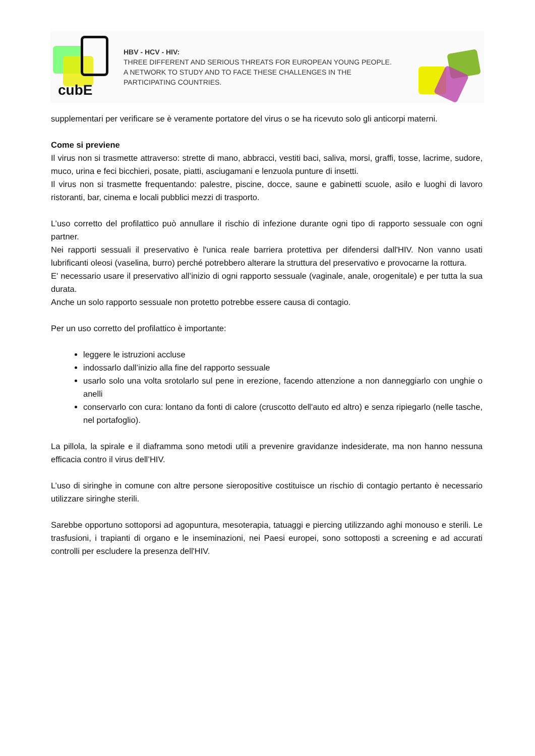cubE
HBV - HCV - HIV:
THREE DIFFERENT AND SERIOUS THREATS FOR EUROPEAN YOUNG PEOPLE.
A NETWORK TO STUDY AND TO FACE THESE CHALLENGES IN THE
PARTICIPATING COUNTRIES.
supplementari per verificare se è veramente portatore del virus o se ha ricevuto solo gli anticorpi materni.
Come si previene
Il virus non si trasmette attraverso: strette di mano, abbracci, vestiti baci, saliva, morsi, graffi, tosse, lacrime, sudore, muco, urina e feci bicchieri, posate, piatti, asciugamani e lenzuola punture di insetti.
Il virus non si trasmette frequentando: palestre, piscine, docce, saune e gabinetti scuole, asilo e luoghi di lavoro ristoranti, bar, cinema e locali pubblici mezzi di trasporto.
L’uso corretto del profilattico può annullare il rischio di infezione durante ogni tipo di rapporto sessuale con ogni partner.
Nei rapporti sessuali il preservativo è l'unica reale barriera protettiva per difendersi dall'HIV. Non vanno usati lubrificanti oleosi (vaselina, burro) perché potrebbero alterare la struttura del preservativo e provocarne la rottura.
E' necessario usare il preservativo all’inizio di ogni rapporto sessuale (vaginale, anale, orogenitale) e per tutta la sua durata.
Anche un solo rapporto sessuale non protetto potrebbe essere causa di contagio.
Per un uso corretto del profilattico è importante:
leggere le istruzioni accluse
indossarlo dall’inizio alla fine del rapporto sessuale
usarlo solo una volta srotolarlo sul pene in erezione, facendo attenzione a non danneggiarlo con unghie o anelli
conservarlo con cura: lontano da fonti di calore (cruscotto dell'auto ed altro) e senza ripiegarlo (nelle tasche, nel portafoglio).
La pillola, la spirale e il diaframma sono metodi utili a prevenire gravidanze indesiderate, ma non hanno nessuna efficacia contro il virus dell’HIV.
L’uso di siringhe in comune con altre persone sieropositive costituisce un rischio di contagio pertanto è necessario utilizzare siringhe sterili.
Sarebbe opportuno sottoporsi ad agopuntura, mesoterapia, tatuaggi e piercing utilizzando aghi monouso e sterili. Le trasfusioni, i trapianti di organo e le inseminazioni, nei Paesi europei, sono sottoposti a screening e ad accurati controlli per escludere la presenza dell'HIV.